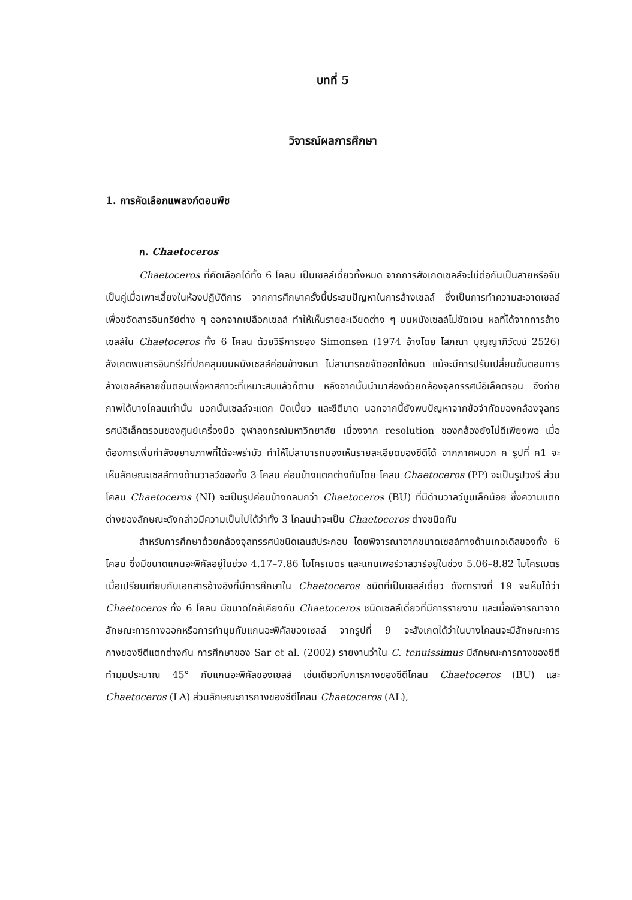บทที่ 5
วิจารณ์ผลการศึกษา
1. การคัดเลือกแพลงก์ตอนพืช
ก. Chaetoceros
Chaetoceros ที่คัดเลือกได้ทั้ง 6 โคลน เป็นเซลล์เดี่ยวทั้งหมด จากการสังเกตเซลล์จะไม่ต่อกันเป็นสายหรือจับเป็นคู่เมื่อเพาะเลี้ยงในห้องปฏิบัติการ จากการศึกษาครั้งนี้ประสบปัญหาในการล้างเซลล์ ซึ่งเป็นการทำความสะอาดเซลล์เพื่อขจัดสารอินทรีย์ต่าง ๆ ออกจากเปลือกเซลล์ ทำให้เห็นรายละเอียดต่าง ๆ บนผนังเซลล์ไม่ชัดเจน ผลที่ได้จากการล้างเซลล์ใน Chaetoceros ทั้ง 6 โคลน ด้วยวิธีการของ Simonsen (1974 อ้างโดย โสภณา บุญญาภิวัฒน์ 2526) สังเกตพบสารอินทรีย์ที่ปกคลุมบนผนังเซลล์ค่อนข้างหนา ไม่สามารถขจัดออกได้หมด แม้จะมีการปรับเปลี่ยนขั้นตอนการล้างเซลล์หลายขั้นตอนเพื่อหาสภาวะที่เหมาะสมแล้วก็ตาม หลังจากนั้นนำมาส่องด้วยกล้องจุลทรรศน์อิเล็คตรอน จึงถ่ายภาพได้บางโคลนเท่านั้น นอกนั้นเซลล์จะแตก บิดเบี้ยว และซีตีขาด นอกจากนี้ยังพบปัญหาจากข้อจำกัดของกล้องจุลทรรศน์อิเล็คตรอนของศูนย์เครื่องมือ จุฬาลงกรณ์มหาวิทยาลัย เนื่องจาก resolution ของกล้องยังไม่ดีเพียงพอ เมื่อต้องการเพิ่มกำลังขยายภาพที่ได้จะพร่ามัว ทำให้ไม่สามารถมองเห็นรายละเอียดของซีตีได้ จากภาคผนวก ค รูปที่ ค1 จะเห็นลักษณะเซลล์ทางด้านวาลว์ของทั้ง 3 โคลน ค่อนข้างแตกต่างกันโดย โคลน Chaetoceros (PP) จะเป็นรูปวงรี ส่วนโคลน Chaetoceros (NI) จะเป็นรูปค่อนข้างกลมกว่า Chaetoceros (BU) ที่มีด้านวาลว์นูนเล็กน้อย ซึ่งความแตกต่างของลักษณะดังกล่าวมีความเป็นไปได้ว่าทั้ง 3 โคลนน่าจะเป็น Chaetoceros ต่างชนิดกัน
สำหรับการศึกษาด้วยกล้องจุลทรรศน์ชนิดเลนส์ประกอบ โดยพิจารณาจากขนาดเซลล์ทางด้านเกอเดิลของทั้ง 6 โคลน ซึ่งมีขนาดแกนอะพิคัลอยู่ในช่วง 4.17–7.86 ไมโครเมตร และแกนเพอร์วาลวาร์อยู่ในช่วง 5.06–8.82 ไมโครเมตร เมื่อเปรียบเทียบกับเอกสารอ้างอิงที่มีการศึกษาใน Chaetoceros ชนิดที่เป็นเซลล์เดี่ยว ดังตารางที่ 19 จะเห็นได้ว่า Chaetoceros ทั้ง 6 โคลน มีขนาดใกล้เคียงกับ Chaetoceros ชนิดเซลล์เดี่ยวที่มีการรายงาน และเมื่อพิจารณาจากลักษณะการกางออกหรือการทำมุมกับแกนอะพิคัลของเซลล์ จากรูปที่ 9 จะสังเกตได้ว่าในบางโคลนจะมีลักษณะการกางของซีตีแตกต่างกัน การศึกษาของ Sar et al. (2002) รายงานว่าใน C. tenuissimus มีลักษณะการกางของซีตีทำมุมประมาณ 45° กับแกนอะพิคัลของเซลล์ เช่นเดียวกับการกางของซีตีโคลน Chaetoceros (BU) และ Chaetoceros (LA) ส่วนลักษณะการกางของซีตีโคลน Chaetoceros (AL),